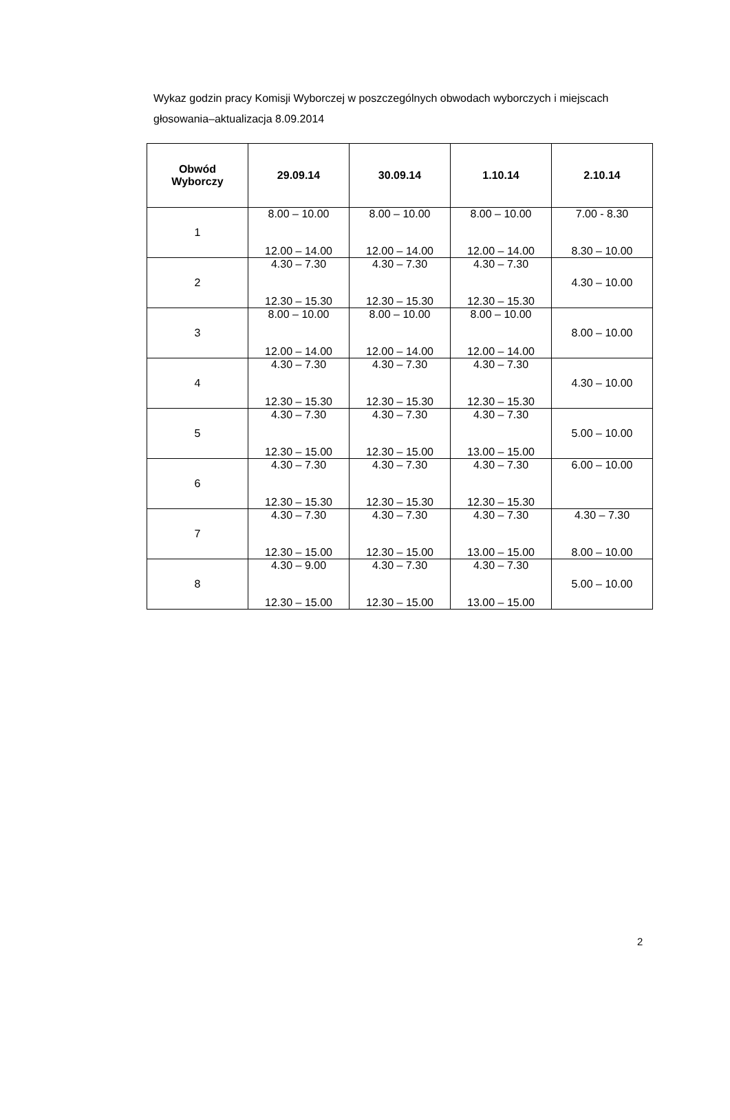Wykaz godzin pracy Komisji Wyborczej w poszczególnych obwodach wyborczych i miejscach głosowania–aktualizacja 8.09.2014
| Obwód Wyborczy | 29.09.14 | 30.09.14 | 1.10.14 | 2.10.14 |
| --- | --- | --- | --- | --- |
| 1 | 8.00 – 10.00 12.00 – 14.00 | 8.00 – 10.00 12.00 – 14.00 | 8.00 – 10.00 12.00 – 14.00 | 7.00 - 8.30 8.30 – 10.00 |
| 2 | 4.30 – 7.30 12.30 – 15.30 | 4.30 – 7.30 12.30 – 15.30 | 4.30 – 7.30 12.30 – 15.30 | 4.30 – 10.00 |
| 3 | 8.00 – 10.00 12.00 – 14.00 | 8.00 – 10.00 12.00 – 14.00 | 8.00 – 10.00 12.00 – 14.00 | 8.00 – 10.00 |
| 4 | 4.30 – 7.30 12.30 – 15.30 | 4.30 – 7.30 12.30 – 15.30 | 4.30 – 7.30 12.30 – 15.30 | 4.30 – 10.00 |
| 5 | 4.30 – 7.30 12.30 – 15.00 | 4.30 – 7.30 12.30 – 15.00 | 4.30 – 7.30 13.00 – 15.00 | 5.00 – 10.00 |
| 6 | 4.30 – 7.30 12.30 – 15.30 | 4.30 – 7.30 12.30 – 15.30 | 4.30 – 7.30 12.30 – 15.30 | 6.00 – 10.00 |
| 7 | 4.30 – 7.30 12.30 – 15.00 | 4.30 – 7.30 12.30 – 15.00 | 4.30 – 7.30 13.00 – 15.00 | 4.30 – 7.30 8.00 – 10.00 |
| 8 | 4.30 – 9.00 12.30 – 15.00 | 4.30 – 7.30 12.30 – 15.00 | 4.30 – 7.30 13.00 – 15.00 | 5.00 – 10.00 |
2